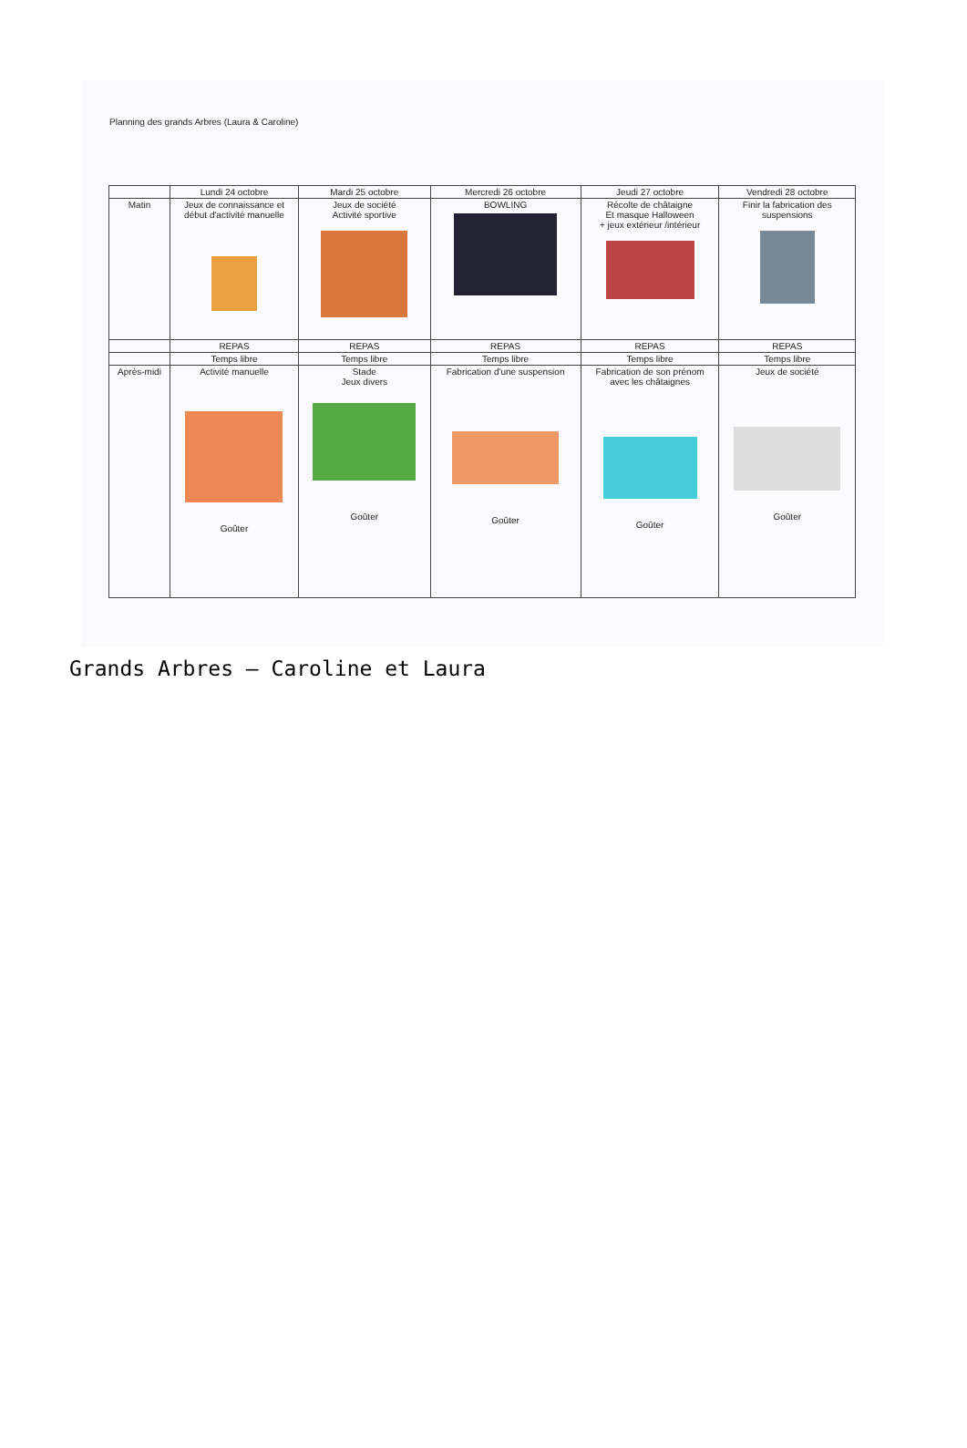Planning des grands Arbres (Laura & Caroline)
| | Lundi 24 octobre | Mardi 25 octobre | Mercredi 26 octobre | Jeudi 27 octobre | Vendredi 28 octobre |
| --- | --- | --- | --- | --- | --- |
| Matin | Jeux de connaissance et début d'activité manuelle | Jeux de société Activité sportive | BOWLING | Récolte de châtaigne Et masque Halloween + jeux extérieur /intérieur | Finir la fabrication des suspensions |
| | REPAS | REPAS | REPAS | REPAS | REPAS |
| | Temps libre | Temps libre | Temps libre | Temps libre | Temps libre |
| Après-midi | Activité manuelle Goûter | Stade Jeux divers Goûter | Fabrication d'une suspension Goûter | Fabrication de son prénom avec les châtaignes Goûter | Jeux de société Goûter |
Grands Arbres – Caroline et Laura